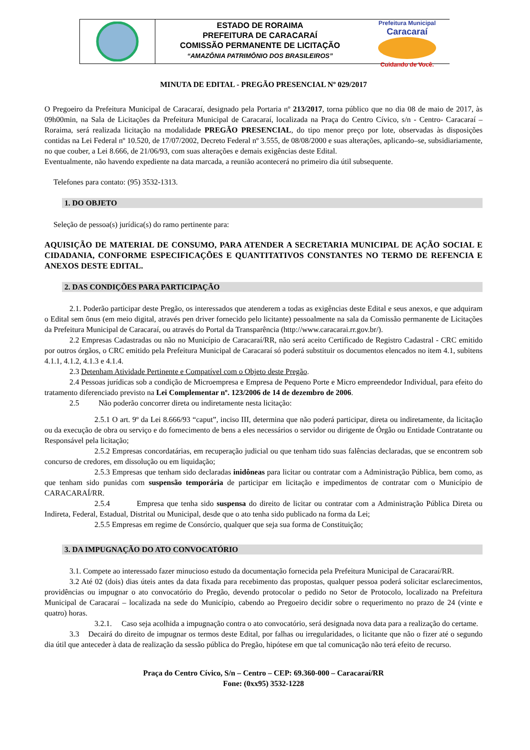ESTADO DE RORAIMA
PREFEITURA DE CARACARAÍ
COMISSÃO PERMANENTE DE LICITAÇÃO
“AMAZÔNIA PATRIMÔNIO DOS BRASILEIROS”
Prefeitura Municipal
Caracaraí
Cuidando de Você.
MINUTA DE EDITAL - PREGÃO PRESENCIAL Nº 029/2017
O Pregoeiro da Prefeitura Municipal de Caracaraí, designado pela Portaria nº 213/2017, torna público que no dia 08 de maio de 2017, às 09h00min, na Sala de Licitações da Prefeitura Municipal de Caracaraí, localizada na Praça do Centro Cívico, s/n - Centro- Caracaraí – Roraima, será realizada licitação na modalidade PREGÃO PRESENCIAL, do tipo menor preço por lote, observadas às disposições contidas na Lei Federal nº 10.520, de 17/07/2002, Decreto Federal nº 3.555, de 08/08/2000 e suas alterações, aplicando–se, subsidiariamente, no que couber, a Lei 8.666, de 21/06/93, com suas alterações e demais exigências deste Edital.
Eventualmente, não havendo expediente na data marcada, a reunião acontecerá no primeiro dia útil subsequente.
Telefones para contato: (95) 3532-1313.
1. DO OBJETO
Seleção de pessoa(s) jurídica(s) do ramo pertinente para:
AQUISIÇÃO DE MATERIAL DE CONSUMO, PARA ATENDER A SECRETARIA MUNICIPAL DE AÇÃO SOCIAL E CIDADANIA, CONFORME ESPECIFICAÇÕES E QUANTITATIVOS CONSTANTES NO TERMO DE REFENCIA E ANEXOS DESTE EDITAL.
2. DAS CONDIÇÕES PARA PARTICIPAÇÃO
2.1. Poderão participar deste Pregão, os interessados que atenderem a todas as exigências deste Edital e seus anexos, e que adquiram o Edital sem ônus (em meio digital, através pen driver fornecido pelo licitante) pessoalmente na sala da Comissão permanente de Licitações da Prefeitura Municipal de Caracaraí, ou através do Portal da Transparência (http://www.caracarai.rr.gov.br/).
2.2 Empresas Cadastradas ou não no Município de Caracaraí/RR, não será aceito Certificado de Registro Cadastral - CRC emitido por outros órgãos, o CRC emitido pela Prefeitura Municipal de Caracaraí só poderá substituir os documentos elencados no item 4.1, subitens 4.1.1, 4.1.2, 4.1.3 e 4.1.4.
2.3 Detenham Atividade Pertinente e Compatível com o Objeto deste Pregão.
2.4 Pessoas jurídicas sob a condição de Microempresa e Empresa de Pequeno Porte e Micro empreendedor Individual, para efeito do tratamento diferenciado previsto na Lei Complementar nº. 123/2006 de 14 de dezembro de 2006.
2.5 Não poderão concorrer direta ou indiretamente nesta licitação:
2.5.1 O art. 9º da Lei 8.666/93 “caput”, inciso III, determina que não poderá participar, direta ou indiretamente, da licitação ou da execução de obra ou serviço e do fornecimento de bens a eles necessários o servidor ou dirigente de Órgão ou Entidade Contratante ou Responsável pela licitação;
2.5.2 Empresas concordatárias, em recuperação judicial ou que tenham tido suas falências declaradas, que se encontrem sob concurso de credores, em dissolução ou em liquidação;
2.5.3 Empresas que tenham sido declaradas inidôneas para licitar ou contratar com a Administração Pública, bem como, as que tenham sido punidas com suspensão temporária de participar em licitação e impedimentos de contratar com o Município de CARACARAÍ/RR.
2.5.4 Empresa que tenha sido suspensa do direito de licitar ou contratar com a Administração Pública Direta ou Indireta, Federal, Estadual, Distrital ou Municipal, desde que o ato tenha sido publicado na forma da Lei;
2.5.5 Empresas em regime de Consórcio, qualquer que seja sua forma de Constituição;
3. DA IMPUGNAÇÃO DO ATO CONVOCATÓRIO
3.1. Compete ao interessado fazer minucioso estudo da documentação fornecida pela Prefeitura Municipal de Caracaraí/RR.
3.2 Até 02 (dois) dias úteis antes da data fixada para recebimento das propostas, qualquer pessoa poderá solicitar esclarecimentos, providências ou impugnar o ato convocatório do Pregão, devendo protocolar o pedido no Setor de Protocolo, localizado na Prefeitura Municipal de Caracaraí – localizada na sede do Município, cabendo ao Pregoeiro decidir sobre o requerimento no prazo de 24 (vinte e quatro) horas.
3.2.1. Caso seja acolhida a impugnação contra o ato convocatório, será designada nova data para a realização do certame.
3.3 Decairá do direito de impugnar os termos deste Edital, por falhas ou irregularidades, o licitante que não o fizer até o segundo dia útil que anteceder à data de realização da sessão pública do Pregão, hipótese em que tal comunicação não terá efeito de recurso.
Praça do Centro Cívico, S/n – Centro – CEP: 69.360-000 – Caracaraí/RR
Fone: (0xx95) 3532-1228